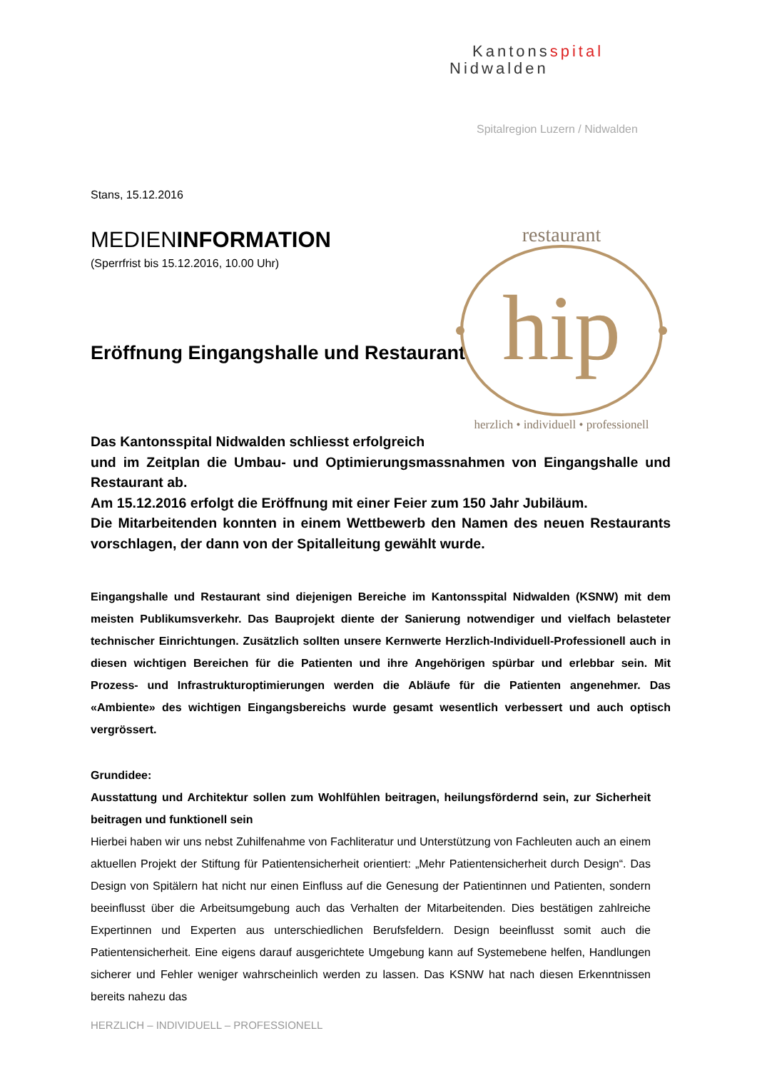Kantonsspital
Nidwalden
Spitalregion Luzern / Nidwalden
Stans, 15.12.2016
MEDIENINFORMATION
(Sperrfrist bis 15.12.2016, 10.00 Uhr)
Eröffnung Eingangshalle und Restaurant
restaurant
hip
herzlich • individuell • professionell
Das Kantonsspital Nidwalden schliesst erfolgreich
und im Zeitplan die Umbau- und Optimierungsmassnahmen von Eingangshalle und Restaurant ab.
Am 15.12.2016 erfolgt die Eröffnung mit einer Feier zum 150 Jahr Jubiläum.
Die Mitarbeitenden konnten in einem Wettbewerb den Namen des neuen Restaurants vorschlagen, der dann von der Spitalleitung gewählt wurde.
Eingangshalle und Restaurant sind diejenigen Bereiche im Kantonsspital Nidwalden (KSNW) mit dem meisten Publikumsverkehr. Das Bauprojekt diente der Sanierung notwendiger und vielfach belasteter technischer Einrichtungen. Zusätzlich sollten unsere Kernwerte Herzlich-Individuell-Professionell auch in diesen wichtigen Bereichen für die Patienten und ihre Angehörigen spürbar und erlebbar sein. Mit Prozess- und Infrastrukturoptimierungen werden die Abläufe für die Patienten angenehmer. Das «Ambiente» des wichtigen Eingangsbereichs wurde gesamt wesentlich verbessert und auch optisch vergrössert.
Grundidee:
Ausstattung und Architektur sollen zum Wohlfühlen beitragen, heilungsfördernd sein, zur Sicherheit beitragen und funktionell sein
Hierbei haben wir uns nebst Zuhilfenahme von Fachliteratur und Unterstützung von Fachleuten auch an einem aktuellen Projekt der Stiftung für Patientensicherheit orientiert: „Mehr Patientensicherheit durch Design“. Das Design von Spitälern hat nicht nur einen Einfluss auf die Genesung der Patientinnen und Patienten, sondern beeinflusst über die Arbeitsumgebung auch das Verhalten der Mitarbeitenden. Dies bestätigen zahlreiche Expertinnen und Experten aus unterschiedlichen Berufsfeldern. Design beeinflusst somit auch die Patientensicherheit. Eine eigens darauf ausgerichtete Umgebung kann auf Systemebene helfen, Handlungen sicherer und Fehler weniger wahrscheinlich werden zu lassen. Das KSNW hat nach diesen Erkenntnissen bereits nahezu das
HERZLICH – INDIVIDUELL – PROFESSIONELL